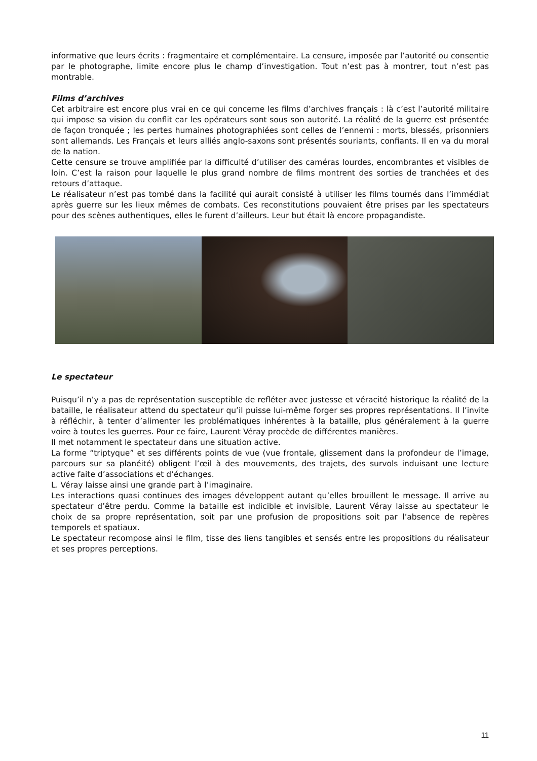informative que leurs écrits : fragmentaire et complémentaire. La censure, imposée par l’autorité ou consentie par le photographe, limite encore plus le champ d’investigation. Tout n’est pas à montrer, tout n’est pas montrable.
Films d’archives
Cet arbitraire est encore plus vrai en ce qui concerne les films d’archives français : là c’est l’autorité militaire qui impose sa vision du conflit car les opérateurs sont sous son autorité. La réalité de la guerre est présentée de façon tronquée ; les pertes humaines photographiées sont celles de l’ennemi : morts, blessés, prisonniers sont allemands. Les Français et leurs alliés anglo-saxons sont présentés souriants, confiants. Il en va du moral de la nation.
Cette censure se trouve amplifiée par la difficulté d’utiliser des caméras lourdes, encombrantes et visibles de loin. C’est la raison pour laquelle le plus grand nombre de films montrent des sorties de tranchées et des retours d’attaque.
Le réalisateur n’est pas tombé dans la facilité qui aurait consisté à utiliser les films tournés dans l’immédiat après guerre sur les lieux mêmes de combats. Ces reconstitutions pouvaient être prises par les spectateurs pour des scènes authentiques, elles le furent d’ailleurs. Leur but était là encore propagandiste.
Le spectateur
Puisqu’il n’y a pas de représentation susceptible de refléter avec justesse et véracité historique la réalité de la bataille, le réalisateur attend du spectateur qu’il puisse lui-même forger ses propres représentations. Il l’invite à réfléchir, à tenter d’alimenter les problématiques inhérentes à la bataille, plus généralement à la guerre voire à toutes les guerres. Pour ce faire, Laurent Véray procède de différentes manières.
Il met notamment le spectateur dans une situation active.
La forme “triptyque” et ses différents points de vue (vue frontale, glissement dans la profondeur de l’image, parcours sur sa planéité) obligent l’œil à des mouvements, des trajets, des survols induisant une lecture active faite d’associations et d’échanges.
L. Véray laisse ainsi une grande part à l’imaginaire.
Les interactions quasi continues des images développent autant qu’elles brouillent le message. Il arrive au spectateur d’être perdu. Comme la bataille est indicible et invisible, Laurent Véray laisse au spectateur le choix de sa propre représentation, soit par une profusion de propositions soit par l’absence de repères temporels et spatiaux.
Le spectateur recompose ainsi le film, tisse des liens tangibles et sensés entre les propositions du réalisateur et ses propres perceptions.
11